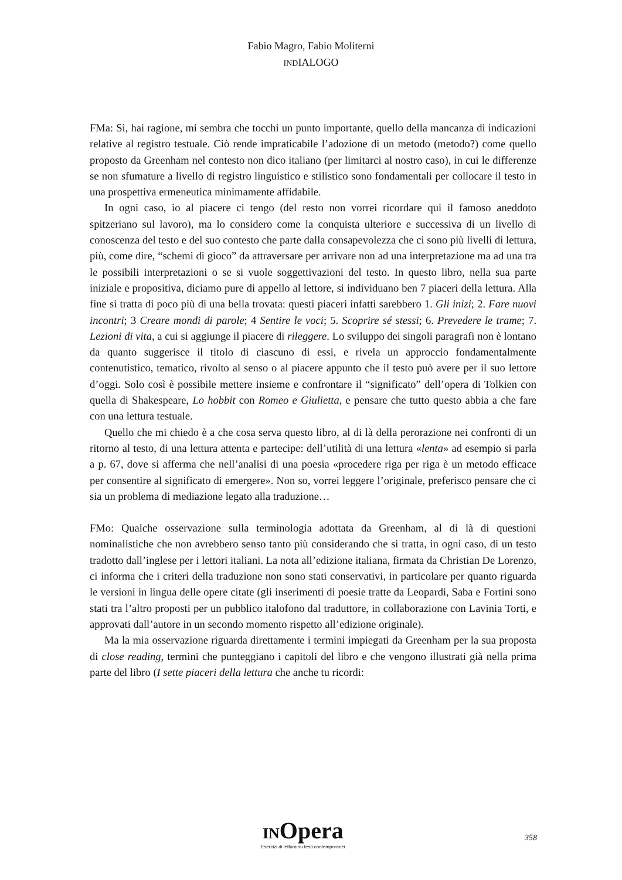Fabio Magro, Fabio Moliterni
INDIALOGO
FMa: Sì, hai ragione, mi sembra che tocchi un punto importante, quello della mancanza di indicazioni relative al registro testuale. Ciò rende impraticabile l’adozione di un metodo (metodo?) come quello proposto da Greenham nel contesto non dico italiano (per limitarci al nostro caso), in cui le differenze se non sfumature a livello di registro linguistico e stilistico sono fondamentali per collocare il testo in una prospettiva ermeneutica minimamente affidabile.
In ogni caso, io al piacere ci tengo (del resto non vorrei ricordare qui il famoso aneddoto spitzeriano sul lavoro), ma lo considero come la conquista ulteriore e successiva di un livello di conoscenza del testo e del suo contesto che parte dalla consapevolezza che ci sono più livelli di lettura, più, come dire, “schemi di gioco” da attraversare per arrivare non ad una interpretazione ma ad una tra le possibili interpretazioni o se si vuole soggettivazioni del testo. In questo libro, nella sua parte iniziale e propositiva, diciamo pure di appello al lettore, si individuano ben 7 piaceri della lettura. Alla fine si tratta di poco più di una bella trovata: questi piaceri infatti sarebbero 1. Gli inizi; 2. Fare nuovi incontri; 3 Creare mondi di parole; 4 Sentire le voci; 5. Scoprire sé stessi; 6. Prevedere le trame; 7. Lezioni di vita, a cui si aggiunge il piacere di rileggere. Lo sviluppo dei singoli paragrafi non è lontano da quanto suggerisce il titolo di ciascuno di essi, e rivela un approccio fondamentalmente contenutistico, tematico, rivolto al senso o al piacere appunto che il testo può avere per il suo lettore d’oggi. Solo così è possibile mettere insieme e confrontare il “significato” dell’opera di Tolkien con quella di Shakespeare, Lo hobbit con Romeo e Giulietta, e pensare che tutto questo abbia a che fare con una lettura testuale.
Quello che mi chiedo è a che cosa serva questo libro, al di là della perorazione nei confronti di un ritorno al testo, di una lettura attenta e partecipe: dell’utilità di una lettura «lenta» ad esempio si parla a p. 67, dove si afferma che nell’analisi di una poesia «procedere riga per riga è un metodo efficace per consentire al significato di emergere». Non so, vorrei leggere l’originale, preferisco pensare che ci sia un problema di mediazione legato alla traduzione…
FMo: Qualche osservazione sulla terminologia adottata da Greenham, al di là di questioni nominalistiche che non avrebbero senso tanto più considerando che si tratta, in ogni caso, di un testo tradotto dall’inglese per i lettori italiani. La nota all’edizione italiana, firmata da Christian De Lorenzo, ci informa che i criteri della traduzione non sono stati conservativi, in particolare per quanto riguarda le versioni in lingua delle opere citate (gli inserimenti di poesie tratte da Leopardi, Saba e Fortini sono stati tra l’altro proposti per un pubblico italofono dal traduttore, in collaborazione con Lavinia Torti, e approvati dall’autore in un secondo momento rispetto all’edizione originale).
Ma la mia osservazione riguarda direttamente i termini impiegati da Greenham per la sua proposta di close reading, termini che punteggiano i capitoli del libro e che vengono illustrati già nella prima parte del libro (I sette piaceri della lettura che anche tu ricordi:
INOpera
Esercizi di lettura su testi contemporanei
358